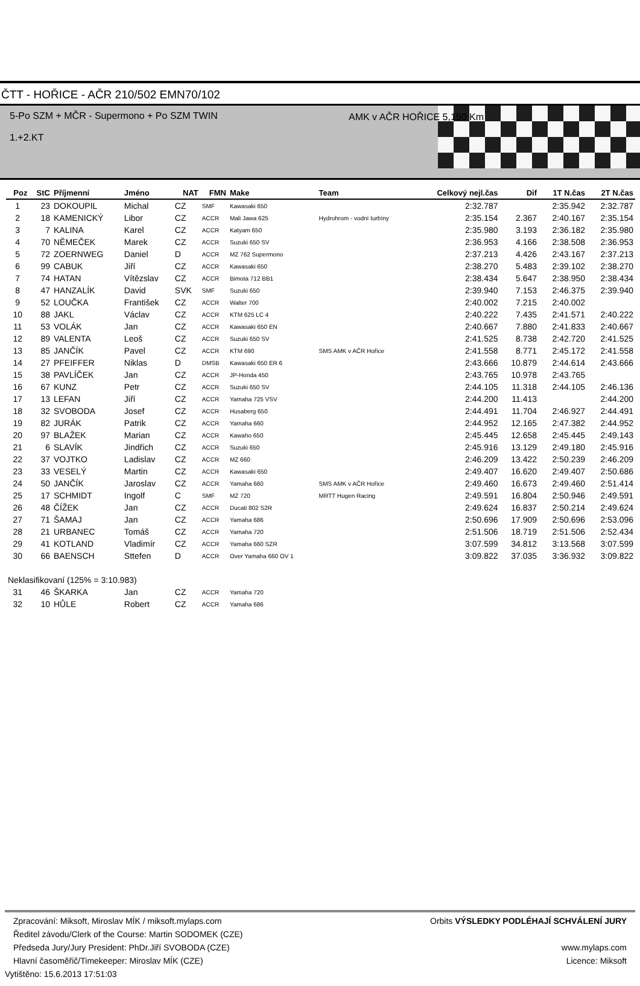ČTT - HOŘICE - AČR 210/502 EMN70/102
5-Po SZM + MČR - Supermono + Po SZM TWIN
AMK v AČR HOŘICE 5,150 Km
1.+2.KT
| Poz | StC | Příjmenní | Jméno | NAT | FMN | Make | Team | Celkový nejl.čas | Dif | 1T N.čas | 2T N.čas |
| --- | --- | --- | --- | --- | --- | --- | --- | --- | --- | --- | --- |
| 1 | 23 | DOKOUPIL | Michal | CZ | SMF | Kawasaki 650 | | 2:32.787 | | 2:35.942 | 2:32.787 |
| 2 | 18 | KAMENICKÝ | Libor | CZ | ACCR | Mali Jawa 625 | Hydrohrom - vodní turbíny | 2:35.154 | 2.367 | 2:40.167 | 2:35.154 |
| 3 | 7 | KALINA | Karel | CZ | ACCR | Katyam 650 | | 2:35.980 | 3.193 | 2:36.182 | 2:35.980 |
| 4 | 70 | NĚMEČEK | Marek | CZ | ACCR | Suzuki 650 SV | | 2:36.953 | 4.166 | 2:38.508 | 2:36.953 |
| 5 | 72 | ZOERNWEG | Daniel | D | ACCR | MZ 762 Supermono | | 2:37.213 | 4.426 | 2:43.167 | 2:37.213 |
| 6 | 99 | CABUK | Jiří | CZ | ACCR | Kawasaki 650 | | 2:38.270 | 5.483 | 2:39.102 | 2:38.270 |
| 7 | 74 | HATAN | Vítězslav | CZ | ACCR | Bimota 712 BB1 | | 2:38.434 | 5.647 | 2:38.950 | 2:38.434 |
| 8 | 47 | HANZALÍK | David | SVK | SMF | Suzuki 650 | | 2:39.940 | 7.153 | 2:46.375 | 2:39.940 |
| 9 | 52 | LOUČKA | František | CZ | ACCR | Walter 700 | | 2:40.002 | 7.215 | 2:40.002 | |
| 10 | 88 | JAKL | Václav | CZ | ACCR | KTM 625 LC 4 | | 2:40.222 | 7.435 | 2:41.571 | 2:40.222 |
| 11 | 53 | VOLÁK | Jan | CZ | ACCR | Kawasaki 650 EN | | 2:40.667 | 7.880 | 2:41.833 | 2:40.667 |
| 12 | 89 | VALENTA | Leoš | CZ | ACCR | Suzuki 650 SV | | 2:41.525 | 8.738 | 2:42.720 | 2:41.525 |
| 13 | 85 | JANČÍK | Pavel | CZ | ACCR | KTM 690 | SMS AMK v AČR Hořice | 2:41.558 | 8.771 | 2:45.172 | 2:41.558 |
| 14 | 27 | PFEIFFER | Niklas | D | DMSB | Kawasaki 650 ER 6 | | 2:43.666 | 10.879 | 2:44.614 | 2:43.666 |
| 15 | 38 | PAVLÍČEK | Jan | CZ | ACCR | JP-Honda 450 | | 2:43.765 | 10.978 | 2:43.765 | |
| 16 | 67 | KUNZ | Petr | CZ | ACCR | Suzuki 650 SV | | 2:44.105 | 11.318 | 2:44.105 | 2:46.136 |
| 17 | 13 | LEFAN | Jiří | CZ | ACCR | Yamaha 725 VSV | | 2:44.200 | 11.413 | | 2:44.200 |
| 18 | 32 | SVOBODA | Josef | CZ | ACCR | Husaberg 650 | | 2:44.491 | 11.704 | 2:46.927 | 2:44.491 |
| 19 | 82 | JURÁK | Patrik | CZ | ACCR | Yamaha 660 | | 2:44.952 | 12.165 | 2:47.382 | 2:44.952 |
| 20 | 97 | BLAŽEK | Marian | CZ | ACCR | Kawaho 650 | | 2:45.445 | 12.658 | 2:45.445 | 2:49.143 |
| 21 | 6 | SLAVÍK | Jindřich | CZ | ACCR | Suzuki 650 | | 2:45.916 | 13.129 | 2:49.180 | 2:45.916 |
| 22 | 37 | VOJTKO | Ladislav | CZ | ACCR | MZ 660 | | 2:46.209 | 13.422 | 2:50.239 | 2:46.209 |
| 23 | 33 | VESELÝ | Martin | CZ | ACCR | Kawasaki 650 | | 2:49.407 | 16.620 | 2:49.407 | 2:50.686 |
| 24 | 50 | JANČÍK | Jaroslav | CZ | ACCR | Yamaha 660 | SMS AMK v AČR Hořice | 2:49.460 | 16.673 | 2:49.460 | 2:51.414 |
| 25 | 17 | SCHMIDT | Ingolf | C | SMF | MZ 720 | MRTT Hugen Racing | 2:49.591 | 16.804 | 2:50.946 | 2:49.591 |
| 26 | 48 | ČÍŽEK | Jan | CZ | ACCR | Ducati 802 S2R | | 2:49.624 | 16.837 | 2:50.214 | 2:49.624 |
| 27 | 71 | ŠAMAJ | Jan | CZ | ACCR | Yamaha 686 | | 2:50.696 | 17.909 | 2:50.696 | 2:53.096 |
| 28 | 21 | URBANEC | Tomáš | CZ | ACCR | Yamaha 720 | | 2:51.506 | 18.719 | 2:51.506 | 2:52.434 |
| 29 | 41 | KOTLAND | Vladimír | CZ | ACCR | Yamaha 660 SZR | | 3:07.599 | 34.812 | 3:13.568 | 3:07.599 |
| 30 | 66 | BAENSCH | Sttefen | D | ACCR | Over Yamaha 660 OV 1 | | 3:09.822 | 37.035 | 3:36.932 | 3:09.822 |
| Neklasifikovaní (125% = 3:10.983) | | | | | | | | | | | |
| 31 | 46 | ŠKARKA | Jan | CZ | ACCR | Yamaha 720 | | | | | |
| 32 | 10 | HŮLE | Robert | CZ | ACCR | Yamaha 686 | | | | | |
Zpracování: Miksoft, Miroslav MÍK / miksoft.mylaps.com Orbits VÝSLEDKY PODLÉHAJÍ SCHVÁLENÍ JURY
Ředitel závodu/Clerk of the Course: Martin SODOMEK (CZE)
Předseda Jury/Jury President: PhDr.Jiří SVOBODA (CZE) www.mylaps.com
Hlavní časoměřič/Timekeeper: Miroslav MÍK (CZE) Licence: Miksoft
Vytištěno: 15.6.2013 17:51:03